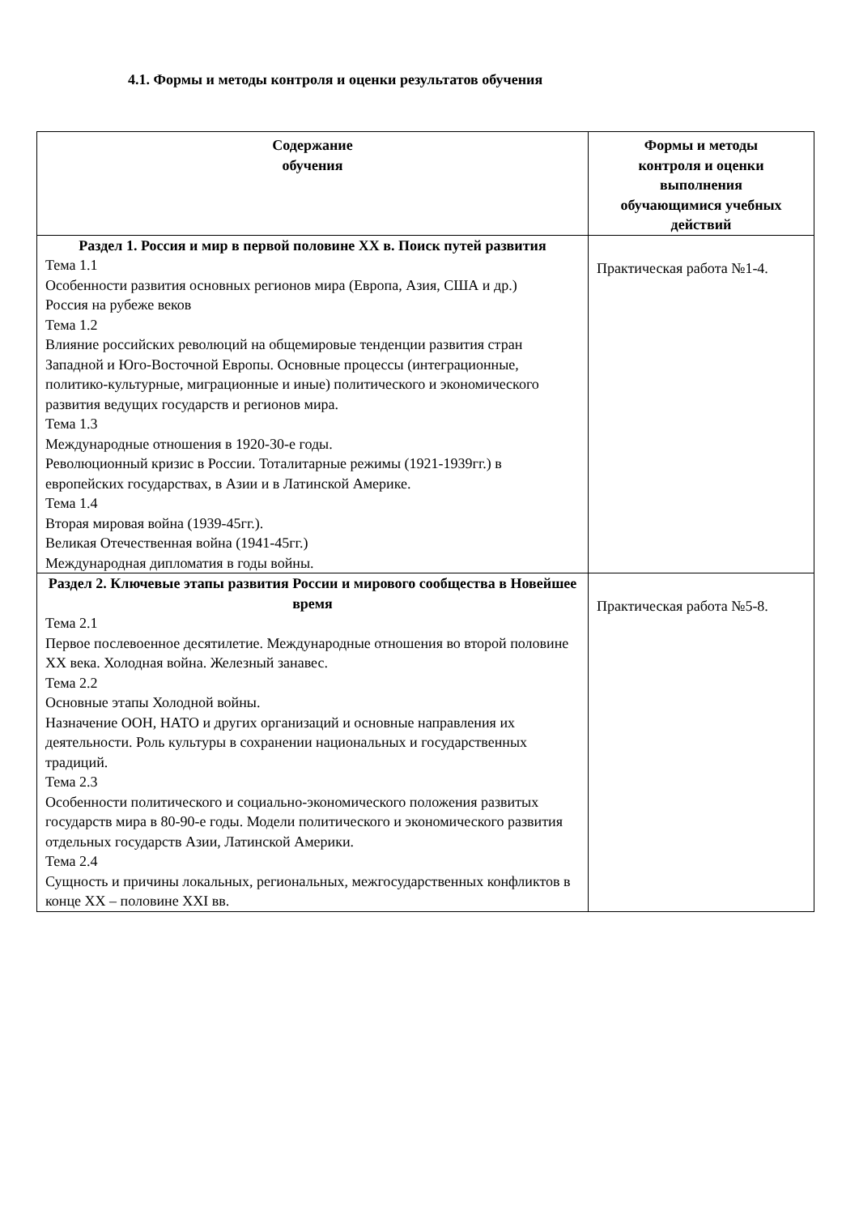4.1. Формы и методы контроля и оценки результатов обучения
| Содержание обучения | Формы и методы контроля и оценки выполнения обучающимися учебных действий |
| --- | --- |
| Раздел 1. Россия и мир в первой половине XX в. Поиск путей развития Тема 1.1 Особенности развития основных регионов мира (Европа, Азия, США и др.) Россия на рубеже веков Тема 1.2 Влияние российских революций на общемировые тенденции развития стран Западной и Юго-Восточной Европы. Основные процессы (интеграционные, политико-культурные, миграционные и иные) политического и экономического развития ведущих государств и регионов мира. Тема 1.3 Международные отношения в 1920-30-е годы. Революционный кризис в России. Тоталитарные режимы (1921-1939гг.) в европейских государствах, в Азии и в Латинской Америке. Тема 1.4 Вторая мировая война (1939-45гг.). Великая Отечественная война (1941-45гг.) Международная дипломатия в годы войны. | Практическая работа №1-4. |
| Раздел 2. Ключевые этапы развития России и мирового сообщества в Новейшее время Тема 2.1 Первое послевоенное десятилетие. Международные отношения во второй половине XX века. Холодная война. Железный занавес. Тема 2.2 Основные этапы Холодной войны. Назначение ООН, НАТО и других организаций и основные направления их деятельности. Роль культуры в сохранении национальных и государственных традиций. Тема 2.3 Особенности политического и социально-экономического положения развитых государств мира в 80-90-е годы. Модели политического и экономического развития отдельных государств Азии, Латинской Америки. Тема 2.4 Сущность и причины локальных, региональных, межгосударственных конфликтов в конце XX – половине XXI вв. | Практическая работа №5-8. |